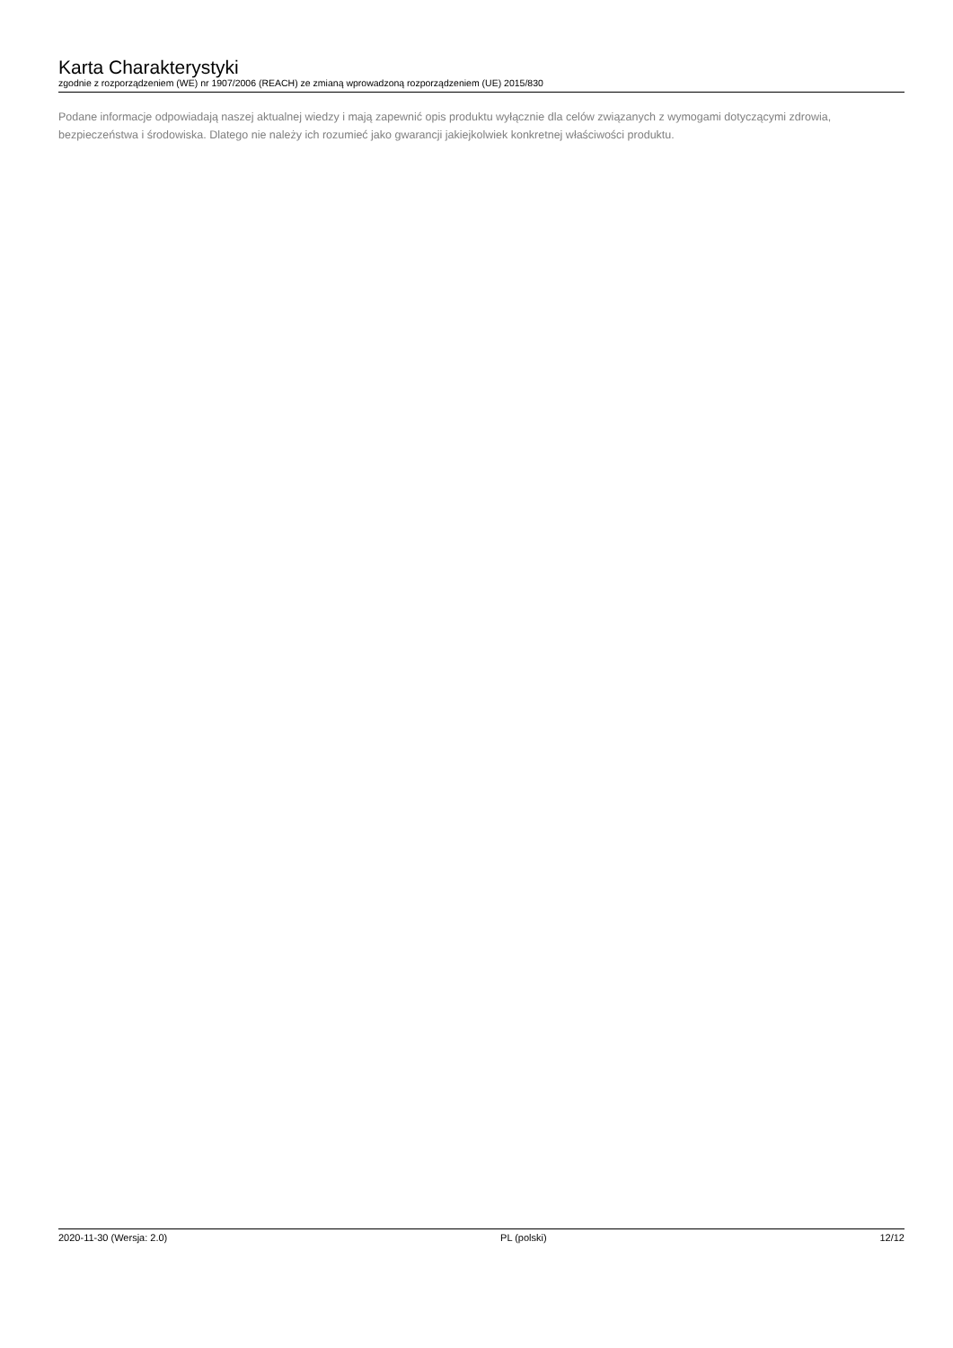Karta Charakterystyki
zgodnie z rozporządzeniem (WE) nr 1907/2006 (REACH) ze zmianą wprowadzoną rozporządzeniem (UE) 2015/830
Podane informacje odpowiadają naszej aktualnej wiedzy i mają zapewnić opis produktu wyłącznie dla celów związanych z wymogami dotyczącymi zdrowia, bezpieczeństwa i środowiska. Dlatego nie należy ich rozumieć jako gwarancji jakiejkolwiek konkretnej właściwości produktu.
2020-11-30 (Wersja: 2.0) PL (polski) 12/12